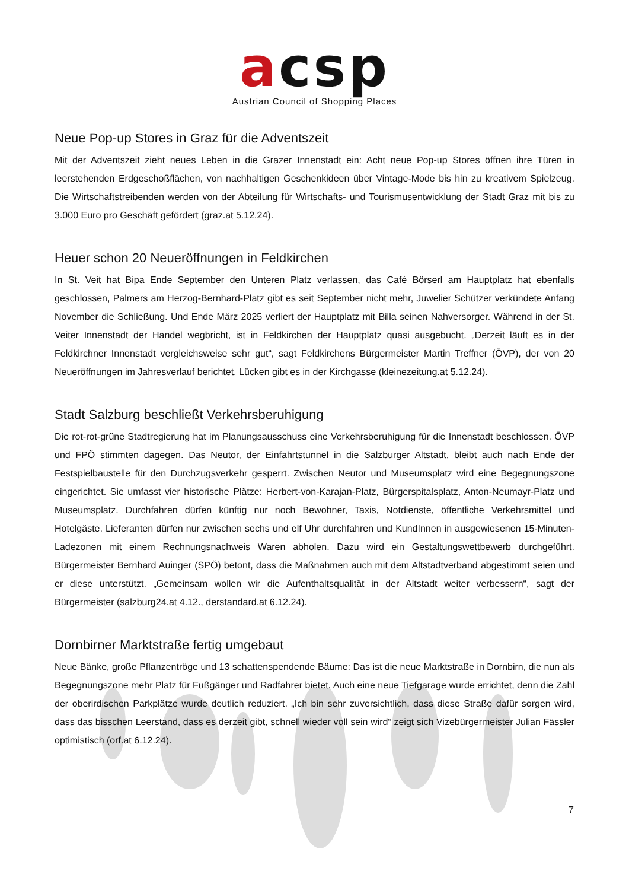acsp
Austrian Council of Shopping Places
Neue Pop-up Stores in Graz für die Adventszeit
Mit der Adventszeit zieht neues Leben in die Grazer Innenstadt ein: Acht neue Pop-up Stores öffnen ihre Türen in leerstehenden Erdgeschoßflächen, von nachhaltigen Geschenkideen über Vintage-Mode bis hin zu kreativem Spielzeug. Die Wirtschaftstreibenden werden von der Abteilung für Wirtschafts- und Tourismusentwicklung der Stadt Graz mit bis zu 3.000 Euro pro Geschäft gefördert (graz.at 5.12.24).
Heuer schon 20 Neueröffnungen in Feldkirchen
In St. Veit hat Bipa Ende September den Unteren Platz verlassen, das Café Börserl am Hauptplatz hat ebenfalls geschlossen, Palmers am Herzog-Bernhard-Platz gibt es seit September nicht mehr, Juwelier Schützer verkündete Anfang November die Schließung. Und Ende März 2025 verliert der Hauptplatz mit Billa seinen Nahversorger. Während in der St. Veiter Innenstadt der Handel wegbricht, ist in Feldkirchen der Hauptplatz quasi ausgebucht. „Derzeit läuft es in der Feldkirchner Innenstadt vergleichsweise sehr gut“, sagt Feldkirchens Bürgermeister Martin Treffner (ÖVP), der von 20 Neueröffnungen im Jahresverlauf berichtet. Lücken gibt es in der Kirchgasse (kleinezeitung.at 5.12.24).
Stadt Salzburg beschließt Verkehrsberuhigung
Die rot-rot-grüne Stadtregierung hat im Planungsausschuss eine Verkehrsberuhigung für die Innenstadt beschlossen. ÖVP und FPÖ stimmten dagegen. Das Neutor, der Einfahrtstunnel in die Salzburger Altstadt, bleibt auch nach Ende der Festspielbaustelle für den Durchzugsverkehr gesperrt. Zwischen Neutor und Museumsplatz wird eine Begegnungszone eingerichtet. Sie umfasst vier historische Plätze: Herbert-von-Karajan-Platz, Bürgerspitalsplatz, Anton-Neumayr-Platz und Museumsplatz. Durchfahren dürfen künftig nur noch Bewohner, Taxis, Notdienste, öffentliche Verkehrsmittel und Hotelgäste. Lieferanten dürfen nur zwischen sechs und elf Uhr durchfahren und KundInnen in ausgewiesenen 15-Minuten-Ladezonen mit einem Rechnungsnachweis Waren abholen. Dazu wird ein Gestaltungswettbewerb durchgeführt. Bürgermeister Bernhard Auinger (SPÖ) betont, dass die Maßnahmen auch mit dem Altstadtverband abgestimmt seien und er diese unterstützt. „Gemeinsam wollen wir die Aufenthaltsqualität in der Altstadt weiter verbessern“, sagt der Bürgermeister (salzburg24.at 4.12., derstandard.at 6.12.24).
Dornbirner Marktstraße fertig umgebaut
Neue Bänke, große Pflanzentröge und 13 schattenspendende Bäume: Das ist die neue Marktstraße in Dornbirn, die nun als Begegnungszone mehr Platz für Fußgänger und Radfahrer bietet. Auch eine neue Tiefgarage wurde errichtet, denn die Zahl der oberirdischen Parkplätze wurde deutlich reduziert. „Ich bin sehr zuversichtlich, dass diese Straße dafür sorgen wird, dass das bisschen Leerstand, dass es derzeit gibt, schnell wieder voll sein wird“ zeigt sich Vizebürgermeister Julian Fässler optimistisch (orf.at 6.12.24).
7